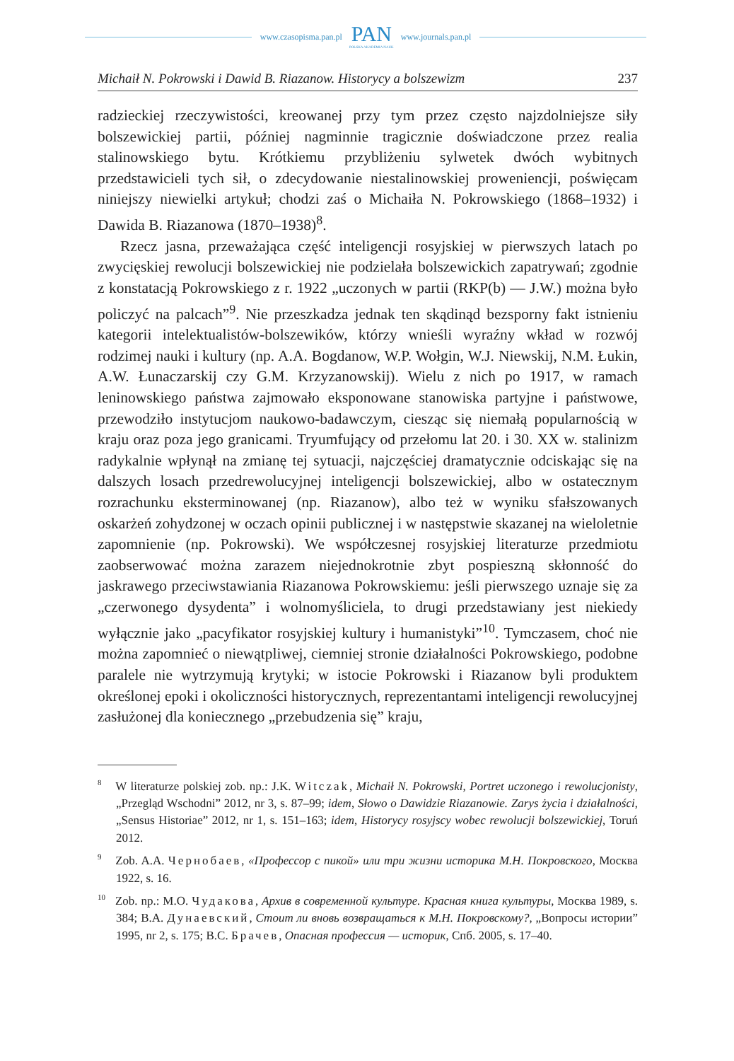www.czasopisma.pan.pl
PAN
POLSKA AKADEMIA NAUK
www.journals.pan.pl
Michaił N. Pokrowski i Dawid B. Riazanow. Historycy a bolszewizm 237
radzieckiej rzeczywistości, kreowanej przy tym przez często najzdolniejsze siły bolszewickiej partii, później nagminnie tragicznie doświadczone przez realia stalinowskiego bytu. Krótkiemu przybliżeniu sylwetek dwóch wybitnych przedstawicieli tych sił, o zdecydowanie niestalinowskiej proweniencji, poświęcam niniejszy niewielki artykuł; chodzi zaś o Michaiła N. Pokrowskiego (1868–1932) i Dawida B. Riazanowa (1870–1938)<sup>8</sup>.
Rzecz jasna, przeważająca część inteligencji rosyjskiej w pierwszych latach po zwycięskiej rewolucji bolszewickiej nie podzielała bolszewickich zapatrywań; zgodnie z konstatacją Pokrowskiego z r. 1922 „uczonych w partii (RKP(b) — J.W.) można było policzyć na palcach”<sup>9</sup>. Nie przeszkadza jednak ten skądinąd bezsporny fakt istnieniu kategorii intelektualistów-bolszewików, którzy wnieśli wyraźny wkład w rozwój rodzimej nauki i kultury (np. A.A. Bogdanow, W.P. Wołgin, W.J. Niewskij, N.M. Łukin, A.W. Łunaczarskij czy G.M. Krzyzanowskij). Wielu z nich po 1917, w ramach leninowskiego państwa zajmowało eksponowane stanowiska partyjne i państwowe, przewodziło instytucjom naukowo-badawczym, ciesząc się niemałą popularnością w kraju oraz poza jego granicami. Tryumfujący od przełomu lat 20. i 30. XX w. stalinizm radykalnie wpłynął na zmianę tej sytuacji, najczęściej dramatycznie odciskając się na dalszych losach przedrewolucyjnej inteligencji bolszewickiej, albo w ostatecznym rozrachunku eksterminowanej (np. Riazanow), albo też w wyniku sfałszowanych oskarżeń zohydzonej w oczach opinii publicznej i w następstwie skazanej na wieloletnie zapomnienie (np. Pokrowski). We współczesnej rosyjskiej literaturze przedmiotu zaobserwować można zarazem niejednokrotnie zbyt pospieszną skłonność do jaskrawego przeciwstawiania Riazanowa Pokrowskiemu: jeśli pierwszego uznaje się za „czerwonego dysydenta” i wolnomyśliciela, to drugi przedstawiany jest niekiedy wyłącznie jako „pacyfikator rosyjskiej kultury i humanistyki”<sup>10</sup>. Tymczasem, choć nie można zapomnieć o niewątpliwej, ciemniej stronie działalności Pokrowskiego, podobne paralele nie wytrzymują krytyki; w istocie Pokrowski i Riazanow byli produktem określonej epoki i okoliczności historycznych, reprezentantami inteligencji rewolucyjnej zasłużonej dla koniecznego „przebudzenia się” kraju,
<sup>8</sup> W literaturze polskiej zob. np.: J.K. Witczak, Michaił N. Pokrowski, Portret uczonego i rewolucjonisty, „Przegląd Wschodni” 2012, nr 3, s. 87–99; idem, Słowo o Dawidzie Riazanowie. Zarys życia i działalności, „Sensus Historiae” 2012, nr 1, s. 151–163; idem, Historycy rosyjscy wobec rewolucji bolszewickiej, Toruń 2012.
<sup>9</sup> Zob. A.A. Чернобаев, «Профессор с пикой» или три жизни историка М.Н. Покровского, Москва 1922, s. 16.
<sup>10</sup> Zob. np.: M.O. Чудакова, Архив в современной культуре. Красная книга культуры, Москва 1989, s. 384; В.А. Дунаевский, Стоит ли вновь возвращаться к М.Н. Покровскому?, „Вопросы истории” 1995, nr 2, s. 175; В.С. Брачев, Опасная профессия — историк, Спб. 2005, s. 17–40.